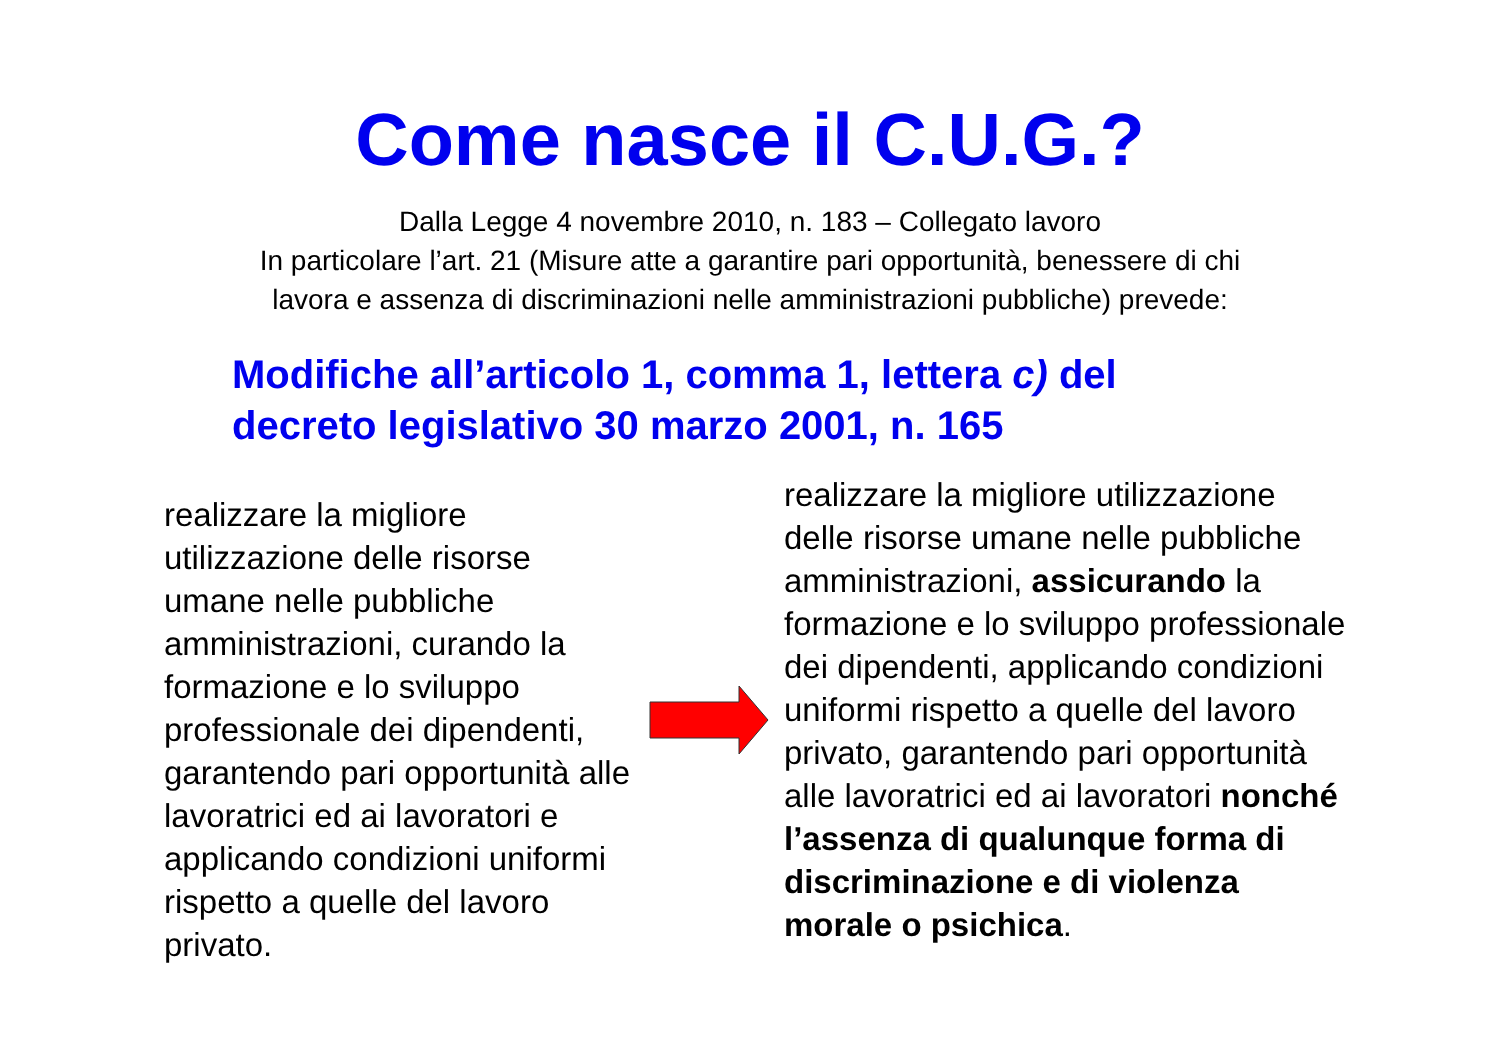Come nasce il C.U.G.?
Dalla Legge 4 novembre 2010, n. 183 – Collegato lavoro
In particolare l’art. 21 (Misure atte a garantire pari opportunità, benessere di chi
lavora e assenza di discriminazioni nelle amministrazioni pubbliche) prevede:
Modifiche all’articolo 1, comma 1, lettera c) del
decreto legislativo 30 marzo 2001, n. 165
realizzare la migliore utilizzazione delle risorse umane nelle pubbliche amministrazioni, curando la formazione e lo sviluppo professionale dei dipendenti, garantendo pari opportunità alle lavoratrici ed ai lavoratori e applicando condizioni uniformi rispetto a quelle del lavoro privato.
realizzare la migliore utilizzazione delle risorse umane nelle pubbliche amministrazioni, assicurando la formazione e lo sviluppo professionale dei dipendenti, applicando condizioni uniformi rispetto a quelle del lavoro privato, garantendo pari opportunità alle lavoratrici ed ai lavoratori nonché l’assenza di qualunque forma di discriminazione e di violenza morale o psichica.